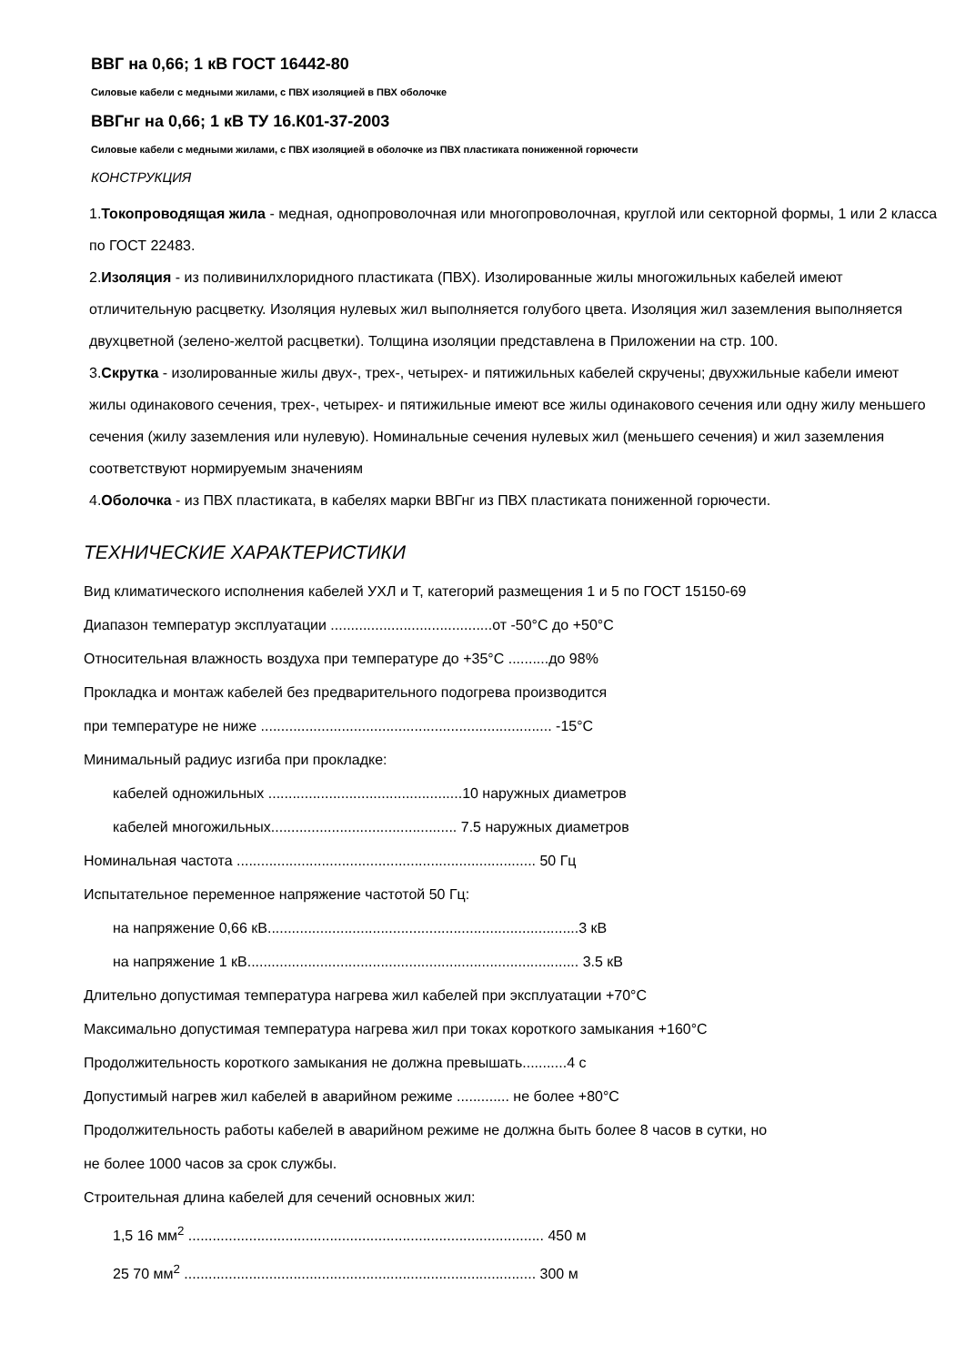ВВГ на 0,66; 1 кВ ГОСТ 16442-80
Силовые кабели с медными жилами, с ПВХ изоляцией в ПВХ оболочке
ВВГнг на 0,66; 1 кВ ТУ 16.К01-37-2003
Силовые кабели с медными жилами, с ПВХ изоляцией в оболочке из ПВХ пластиката пониженной горючести
КОНСТРУКЦИЯ
1.Токопроводящая жила - медная, однопроволочная или многопроволочная, круглой или секторной формы, 1 или 2 класса по ГОСТ 22483.
2.Изоляция - из поливинилхлоридного пластиката (ПВХ). Изолированные жилы многожильных кабелей имеют отличительную расцветку. Изоляция нулевых жил выполняется голубого цвета. Изоляция жил заземления выполняется двухцветной (зелено-желтой расцветки). Толщина изоляции представлена в Приложении на стр. 100.
3.Скрутка - изолированные жилы двух-, трех-, четырех- и пятижильных кабелей скручены; двухжильные кабели имеют жилы одинакового сечения, трех-, четырех- и пятижильные имеют все жилы одинакового сечения или одну жилу меньшего сечения (жилу заземления или нулевую). Номинальные сечения нулевых жил (меньшего сечения) и жил заземления соответствуют нормируемым значениям
4.Оболочка - из ПВХ пластиката, в кабелях марки ВВГнг из ПВХ пластиката пониженной горючести.
ТЕХНИЧЕСКИЕ ХАРАКТЕРИСТИКИ
Вид климатического исполнения кабелей УХЛ и Т, категорий размещения 1 и 5 по ГОСТ 15150-69
Диапазон температур эксплуатации ........................................от -50°С до +50°С
Относительная влажность воздуха при температуре до +35°С ..........до 98%
Прокладка и монтаж кабелей без предварительного подогрева производится
при температуре не ниже ........................................................................ -15°С
Минимальный радиус изгиба при прокладке:
кабелей одножильных ................................................10 наружных диаметров
кабелей многожильных.............................................. 7.5 наружных диаметров
Номинальная частота .......................................................................... 50 Гц
Испытательное переменное напряжение частотой 50 Гц:
на напряжение 0,66 кВ.............................................................................3 кВ
на напряжение 1 кВ.................................................................................. 3.5 кВ
Длительно допустимая температура нагрева жил кабелей при эксплуатации +70°С
Максимально допустимая температура нагрева жил при токах короткого замыкания +160°С
Продолжительность короткого замыкания не должна превышать...........4 с
Допустимый нагрев жил кабелей в аварийном режиме ............. не более +80°С
Продолжительность работы кабелей в аварийном режиме не должна быть более 8 часов в сутки, но
не более 1000 часов за срок службы.
Строительная длина кабелей для сечений основных жил:
1,5 16 мм<sup>2</sup> ........................................................................................ 450 м
25 70 мм<sup>2</sup> ....................................................................................... 300 м